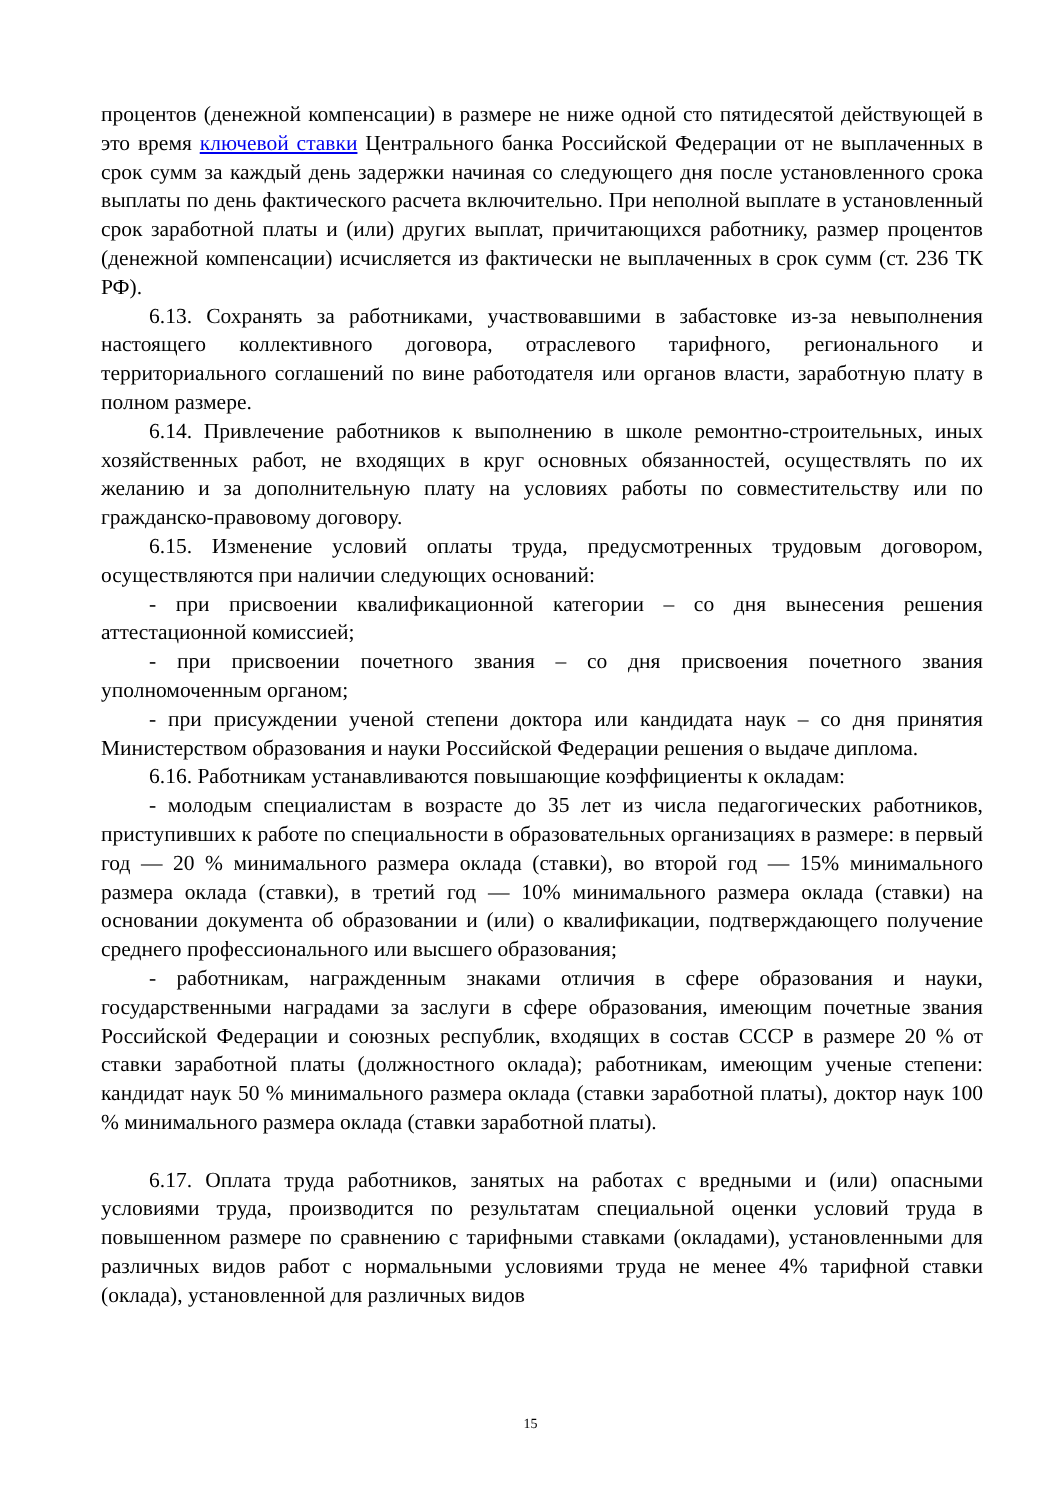процентов (денежной компенсации) в размере не ниже одной сто пятидесятой действующей в это время ключевой ставки Центрального банка Российской Федерации от не выплаченных в срок сумм за каждый день задержки начиная со следующего дня после установленного срока выплаты по день фактического расчета включительно. При неполной выплате в установленный срок заработной платы и (или) других выплат, причитающихся работнику, размер процентов (денежной компенсации) исчисляется из фактически не выплаченных в срок сумм (ст. 236 ТК РФ).
6.13. Сохранять за работниками, участвовавшими в забастовке из-за невыполнения настоящего коллективного договора, отраслевого тарифного, регионального и территориального соглашений по вине работодателя или органов власти, заработную плату в полном размере.
6.14. Привлечение работников к выполнению в школе ремонтно-строительных, иных хозяйственных работ, не входящих в круг основных обязанностей, осуществлять по их желанию и за дополнительную плату на условиях работы по совместительству или по гражданско-правовому договору.
6.15. Изменение условий оплаты труда, предусмотренных трудовым договором, осуществляются при наличии следующих оснований:
- при присвоении квалификационной категории – со дня вынесения решения аттестационной комиссией;
- при присвоении почетного звания – со дня присвоения почетного звания уполномоченным органом;
- при присуждении ученой степени доктора или кандидата наук – со дня принятия Министерством образования и науки Российской Федерации решения о выдаче диплома.
6.16. Работникам устанавливаются повышающие коэффициенты к окладам:
- молодым специалистам в возрасте до 35 лет из числа педагогических работников, приступивших к работе по специальности в образовательных организациях в размере: в первый год — 20 % минимального размера оклада (ставки), во второй год — 15% минимального размера оклада (ставки), в третий год — 10% минимального размера оклада (ставки) на основании документа об образовании и (или) о квалификации, подтверждающего получение среднего профессионального или высшего образования;
- работникам, награжденным знаками отличия в сфере образования и науки, государственными наградами за заслуги в сфере образования, имеющим почетные звания Российской Федерации и союзных республик, входящих в состав СССР в размере 20 % от ставки заработной платы (должностного оклада); работникам, имеющим ученые степени: кандидат наук 50 % минимального размера оклада (ставки заработной платы), доктор наук 100 % минимального размера оклада (ставки заработной платы).
6.17. Оплата труда работников, занятых на работах с вредными и (или) опасными условиями труда, производится по результатам специальной оценки условий труда в повышенном размере по сравнению с тарифными ставками (окладами), установленными для различных видов работ с нормальными условиями труда не менее 4% тарифной ставки (оклада), установленной для различных видов
15